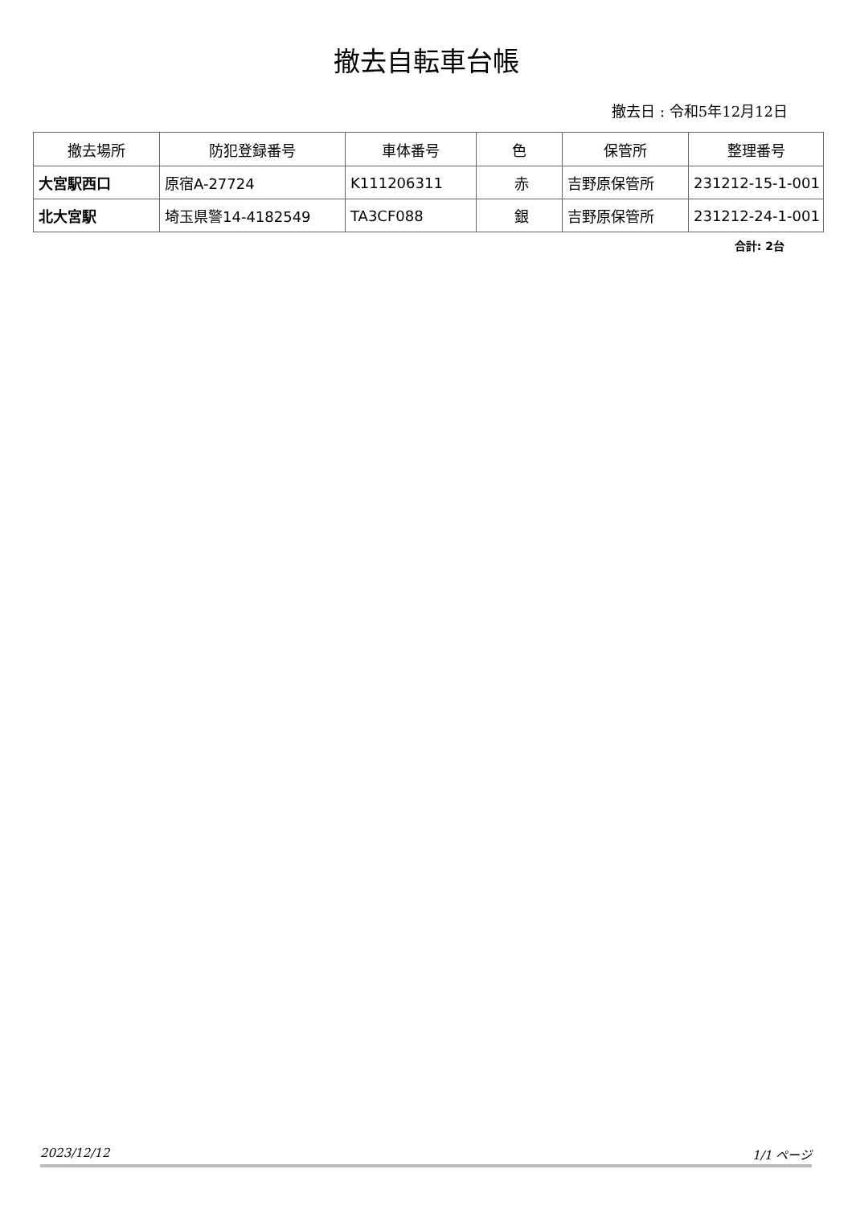撤去自転車台帳
撤去日 : 令和5年12月12日
| 撤去場所 | 防犯登録番号 | 車体番号 | 色 | 保管所 | 整理番号 |
| --- | --- | --- | --- | --- | --- |
| 大宮駅西口 | 原宿A-27724 | K111206311 | 赤 | 吉野原保管所 | 231212-15-1-001 |
| 北大宮駅 | 埼玉県警14-4182549 | TA3CF088 | 銀 | 吉野原保管所 | 231212-24-1-001 |
合計: 2台
2023/12/12 1/1 ページ